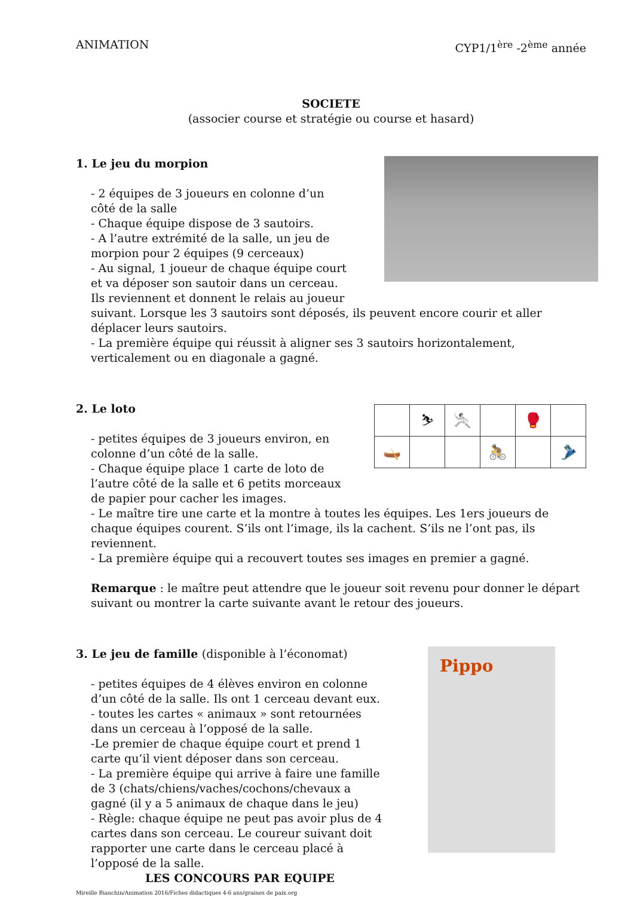ANIMATION CYP1/1<sup>ère</sup> -2<sup>ème</sup> année
SOCIETE
(associer course et stratégie ou course et hasard)
1. Le jeu du morpion
- 2 équipes de 3 joueurs en colonne d’un
côté de la salle
- Chaque équipe dispose de 3 sautoirs.
- A l’autre extrémité de la salle, un jeu de
morpion pour 2 équipes (9 cerceaux)
- Au signal, 1 joueur de chaque équipe court
et va déposer son sautoir dans un cerceau.
Ils reviennent et donnent le relais au joueur
suivant. Lorsque les 3 sautoirs sont déposés, ils peuvent encore courir et aller déplacer leurs sautoirs.
- La première équipe qui réussit à aligner ses 3 sautoirs horizontalement, verticalement ou en diagonale a gagné.
| | ⛷ | 🤺 | | 🥊 | |
| 🛶 | | | 🚴 | | 🎿 |
2. Le loto
- petites équipes de 3 joueurs environ, en
colonne d’un côté de la salle.
- Chaque équipe place 1 carte de loto de
l’autre côté de la salle et 6 petits morceaux
de papier pour cacher les images.
- Le maître tire une carte et la montre à toutes les équipes. Les 1ers joueurs de chaque équipes courent. S’ils ont l’image, ils la cachent. S’ils ne l’ont pas, ils reviennent.
- La première équipe qui a recouvert toutes ses images en premier a gagné.
Remarque : le maître peut attendre que le joueur soit revenu pour donner le départ suivant ou montrer la carte suivante avant le retour des joueurs.
Pippo
3. Le jeu de famille (disponible à l’économat)
- petites équipes de 4 élèves environ en colonne
d’un côté de la salle. Ils ont 1 cerceau devant eux.
- toutes les cartes « animaux » sont retournées
dans un cerceau à l’opposé de la salle.
-Le premier de chaque équipe court et prend 1
carte qu’il vient déposer dans son cerceau.
- La première équipe qui arrive à faire une famille
de 3 (chats/chiens/vaches/cochons/chevaux a
gagné (il y a 5 animaux de chaque dans le jeu)
- Règle: chaque équipe ne peut pas avoir plus de 4
cartes dans son cerceau. Le coureur suivant doit
rapporter une carte dans le cerceau placé à
l’opposé de la salle.
LES CONCOURS PAR EQUIPE
Mireille Bianchin/Animation 2016/Fiches didactiques 4-6 ans/graines de paix.org